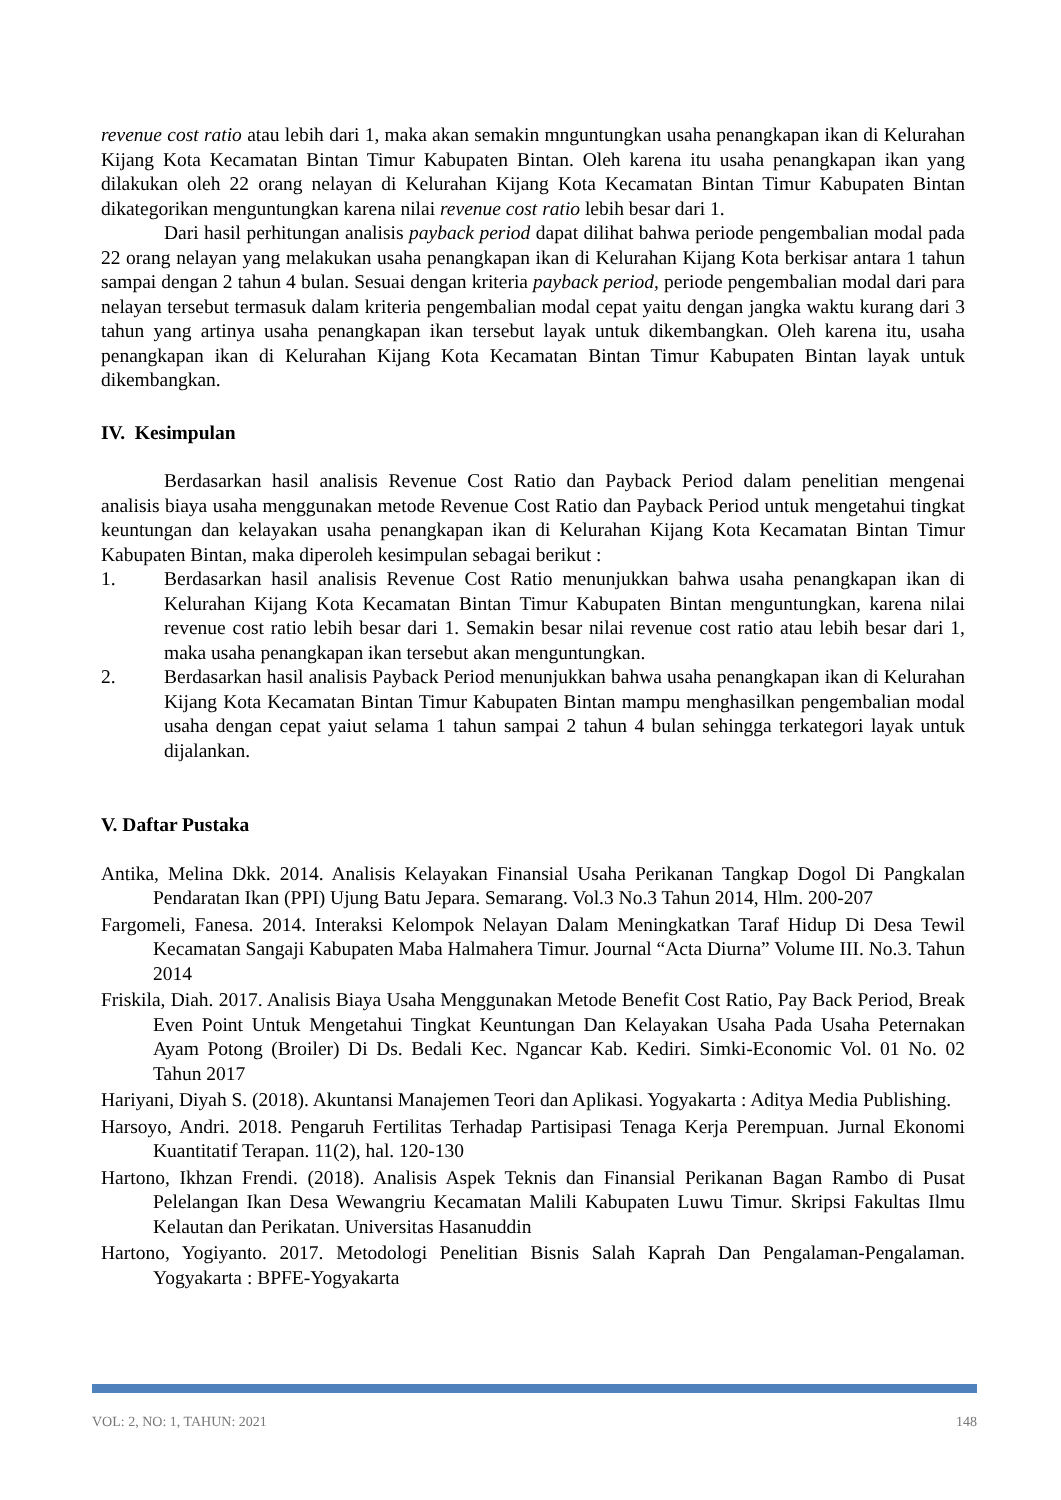revenue cost ratio atau lebih dari 1, maka akan semakin mnguntungkan usaha penangkapan ikan di Kelurahan Kijang Kota Kecamatan Bintan Timur Kabupaten Bintan. Oleh karena itu usaha penangkapan ikan yang dilakukan oleh 22 orang nelayan di Kelurahan Kijang Kota Kecamatan Bintan Timur Kabupaten Bintan dikategorikan menguntungkan karena nilai revenue cost ratio lebih besar dari 1.
Dari hasil perhitungan analisis payback period dapat dilihat bahwa periode pengembalian modal pada 22 orang nelayan yang melakukan usaha penangkapan ikan di Kelurahan Kijang Kota berkisar antara 1 tahun sampai dengan 2 tahun 4 bulan. Sesuai dengan kriteria payback period, periode pengembalian modal dari para nelayan tersebut termasuk dalam kriteria pengembalian modal cepat yaitu dengan jangka waktu kurang dari 3 tahun yang artinya usaha penangkapan ikan tersebut layak untuk dikembangkan. Oleh karena itu, usaha penangkapan ikan di Kelurahan Kijang Kota Kecamatan Bintan Timur Kabupaten Bintan layak untuk dikembangkan.
IV. Kesimpulan
Berdasarkan hasil analisis Revenue Cost Ratio dan Payback Period dalam penelitian mengenai analisis biaya usaha menggunakan metode Revenue Cost Ratio dan Payback Period untuk mengetahui tingkat keuntungan dan kelayakan usaha penangkapan ikan di Kelurahan Kijang Kota Kecamatan Bintan Timur Kabupaten Bintan, maka diperoleh kesimpulan sebagai berikut :
1. Berdasarkan hasil analisis Revenue Cost Ratio menunjukkan bahwa usaha penangkapan ikan di Kelurahan Kijang Kota Kecamatan Bintan Timur Kabupaten Bintan menguntungkan, karena nilai revenue cost ratio lebih besar dari 1. Semakin besar nilai revenue cost ratio atau lebih besar dari 1, maka usaha penangkapan ikan tersebut akan menguntungkan.
2. Berdasarkan hasil analisis Payback Period menunjukkan bahwa usaha penangkapan ikan di Kelurahan Kijang Kota Kecamatan Bintan Timur Kabupaten Bintan mampu menghasilkan pengembalian modal usaha dengan cepat yaiut selama 1 tahun sampai 2 tahun 4 bulan sehingga terkategori layak untuk dijalankan.
V. Daftar Pustaka
Antika, Melina Dkk. 2014. Analisis Kelayakan Finansial Usaha Perikanan Tangkap Dogol Di Pangkalan Pendaratan Ikan (PPI) Ujung Batu Jepara. Semarang. Vol.3 No.3 Tahun 2014, Hlm. 200-207
Fargomeli, Fanesa. 2014. Interaksi Kelompok Nelayan Dalam Meningkatkan Taraf Hidup Di Desa Tewil Kecamatan Sangaji Kabupaten Maba Halmahera Timur. Journal “Acta Diurna” Volume III. No.3. Tahun 2014
Friskila, Diah. 2017. Analisis Biaya Usaha Menggunakan Metode Benefit Cost Ratio, Pay Back Period, Break Even Point Untuk Mengetahui Tingkat Keuntungan Dan Kelayakan Usaha Pada Usaha Peternakan Ayam Potong (Broiler) Di Ds. Bedali Kec. Ngancar Kab. Kediri. Simki-Economic Vol. 01 No. 02 Tahun 2017
Hariyani, Diyah S. (2018). Akuntansi Manajemen Teori dan Aplikasi. Yogyakarta : Aditya Media Publishing.
Harsoyo, Andri. 2018. Pengaruh Fertilitas Terhadap Partisipasi Tenaga Kerja Perempuan. Jurnal Ekonomi Kuantitatif Terapan. 11(2), hal. 120-130
Hartono, Ikhzan Frendi. (2018). Analisis Aspek Teknis dan Finansial Perikanan Bagan Rambo di Pusat Pelelangan Ikan Desa Wewangriu Kecamatan Malili Kabupaten Luwu Timur. Skripsi Fakultas Ilmu Kelautan dan Perikatan. Universitas Hasanuddin
Hartono, Yogiyanto. 2017. Metodologi Penelitian Bisnis Salah Kaprah Dan Pengalaman-Pengalaman. Yogyakarta : BPFE-Yogyakarta
VOL: 2, NO: 1, TAHUN: 2021 148